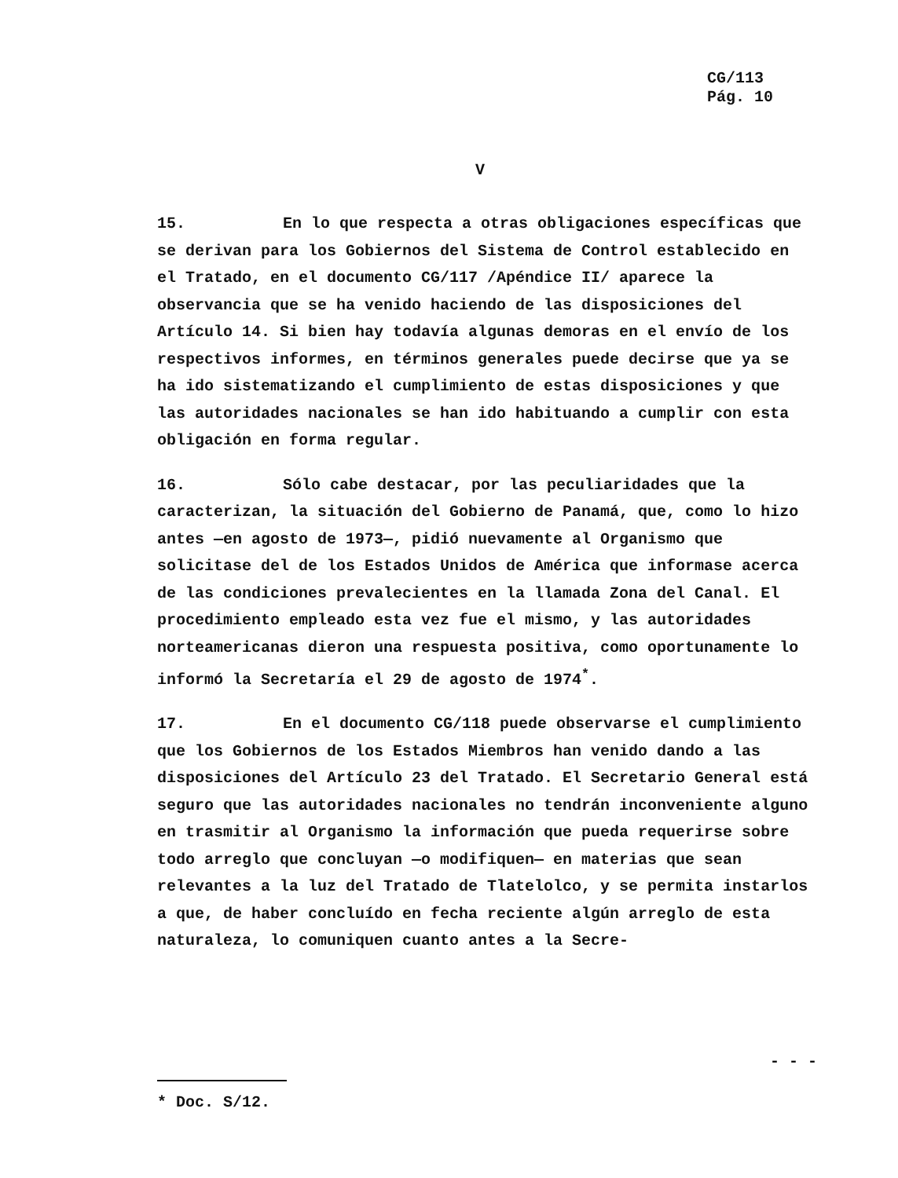CG/113
Pág. 10
V
15. En lo que respecta a otras obligaciones específicas que se derivan para los Gobiernos del Sistema de Control establecido en el Tratado, en el documento CG/117 /Apéndice II/ aparece la observancia que se ha venido haciendo de las disposiciones del Artículo 14. Si bien hay todavía algunas demoras en el envío de los respectivos informes, en términos generales puede decirse que ya se ha ido sistematizando el cumplimiento de estas disposiciones y que las autoridades nacionales se han ido habituando a cumplir con esta obligación en forma regular.
16. Sólo cabe destacar, por las peculiaridades que la caracterizan, la situación del Gobierno de Panamá, que, como lo hizo antes —en agosto de 1973—, pidió nuevamente al Organismo que solicitase del de los Estados Unidos de América que informase acerca de las condiciones prevalecientes en la llamada Zona del Canal. El procedimiento empleado esta vez fue el mismo, y las autoridades norteamericanas dieron una respuesta positiva, como oportunamente lo informó la Secretaría el 29 de agosto de 1974<sup>*</sup>.
17. En el documento CG/118 puede observarse el cumplimiento que los Gobiernos de los Estados Miembros han venido dando a las disposiciones del Artículo 23 del Tratado. El Secretario General está seguro que las autoridades nacionales no tendrán inconveniente alguno en trasmitir al Organismo la información que pueda requerirse sobre todo arreglo que concluyan —o modifiquen— en materias que sean relevantes a la luz del Tratado de Tlatelolco, y se permita instarlos a que, de haber concluído en fecha reciente algún arreglo de esta naturaleza, lo comuniquen cuanto antes a la Secre-
- - -
* Doc. S/12.